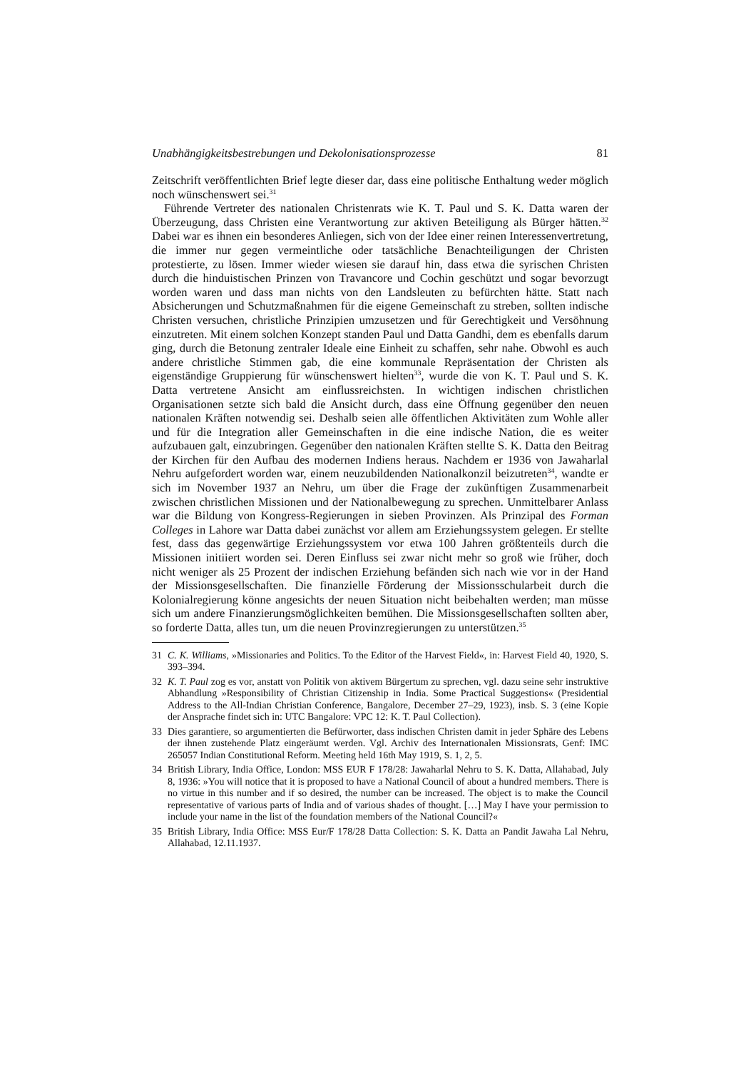Unabhängigkeitsbestrebungen und Dekolonisationsprozesse 81
Zeitschrift veröffentlichten Brief legte dieser dar, dass eine politische Enthaltung weder möglich noch wünschenswert sei.<sup>31</sup>
Führende Vertreter des nationalen Christenrats wie K. T. Paul und S. K. Datta waren der Überzeugung, dass Christen eine Verantwortung zur aktiven Beteiligung als Bürger hätten.<sup>32</sup> Dabei war es ihnen ein besonderes Anliegen, sich von der Idee einer reinen Interessenvertretung, die immer nur gegen vermeintliche oder tatsächliche Benachteiligungen der Christen protestierte, zu lösen. Immer wieder wiesen sie darauf hin, dass etwa die syrischen Christen durch die hinduistischen Prinzen von Travancore und Cochin geschützt und sogar bevorzugt worden waren und dass man nichts von den Landsleuten zu befürchten hätte. Statt nach Absicherungen und Schutzmaßnahmen für die eigene Gemeinschaft zu streben, sollten indische Christen versuchen, christliche Prinzipien umzusetzen und für Gerechtigkeit und Versöhnung einzutreten. Mit einem solchen Konzept standen Paul und Datta Gandhi, dem es ebenfalls darum ging, durch die Betonung zentraler Ideale eine Einheit zu schaffen, sehr nahe. Obwohl es auch andere christliche Stimmen gab, die eine kommunale Repräsentation der Christen als eigenständige Gruppierung für wünschenswert hielten<sup>33</sup>, wurde die von K. T. Paul und S. K. Datta vertretene Ansicht am einflussreichsten. In wichtigen indischen christlichen Organisationen setzte sich bald die Ansicht durch, dass eine Öffnung gegenüber den neuen nationalen Kräften notwendig sei. Deshalb seien alle öffentlichen Aktivitäten zum Wohle aller und für die Integration aller Gemeinschaften in die eine indische Nation, die es weiter aufzubauen galt, einzubringen. Gegenüber den nationalen Kräften stellte S. K. Datta den Beitrag der Kirchen für den Aufbau des modernen Indiens heraus. Nachdem er 1936 von Jawaharlal Nehru aufgefordert worden war, einem neuzubildenden Nationalkonzil beizutreten<sup>34</sup>, wandte er sich im November 1937 an Nehru, um über die Frage der zukünftigen Zusammenarbeit zwischen christlichen Missionen und der Nationalbewegung zu sprechen. Unmittelbarer Anlass war die Bildung von Kongress-Regierungen in sieben Provinzen. Als Prinzipal des Forman Colleges in Lahore war Datta dabei zunächst vor allem am Erziehungssystem gelegen. Er stellte fest, dass das gegenwärtige Erziehungssystem vor etwa 100 Jahren größtenteils durch die Missionen initiiert worden sei. Deren Einfluss sei zwar nicht mehr so groß wie früher, doch nicht weniger als 25 Prozent der indischen Erziehung befänden sich nach wie vor in der Hand der Missionsgesellschaften. Die finanzielle Förderung der Missionsschularbeit durch die Kolonialregierung könne angesichts der neuen Situation nicht beibehalten werden; man müsse sich um andere Finanzierungsmöglichkeiten bemühen. Die Missionsgesellschaften sollten aber, so forderte Datta, alles tun, um die neuen Provinzregierungen zu unterstützen.<sup>35</sup>
31 C. K. Williams, »Missionaries and Politics. To the Editor of the Harvest Field«, in: Harvest Field 40, 1920, S. 393–394.
32 K. T. Paul zog es vor, anstatt von Politik von aktivem Bürgertum zu sprechen, vgl. dazu seine sehr instruktive Abhandlung »Responsibility of Christian Citizenship in India. Some Practical Suggestions« (Presidential Address to the All-Indian Christian Conference, Bangalore, December 27–29, 1923), insb. S. 3 (eine Kopie der Ansprache findet sich in: UTC Bangalore: VPC 12: K. T. Paul Collection).
33 Dies garantiere, so argumentierten die Befürworter, dass indischen Christen damit in jeder Sphäre des Lebens der ihnen zustehende Platz eingeräumt werden. Vgl. Archiv des Internationalen Missionsrats, Genf: IMC 265057 Indian Constitutional Reform. Meeting held 16th May 1919, S. 1, 2, 5.
34 British Library, India Office, London: MSS EUR F 178/28: Jawaharlal Nehru to S. K. Datta, Allahabad, July 8, 1936: »You will notice that it is proposed to have a National Council of about a hundred members. There is no virtue in this number and if so desired, the number can be increased. The object is to make the Council representative of various parts of India and of various shades of thought. […] May I have your permission to include your name in the list of the foundation members of the National Council?«
35 British Library, India Office: MSS Eur/F 178/28 Datta Collection: S. K. Datta an Pandit Jawaha Lal Nehru, Allahabad, 12.11.1937.